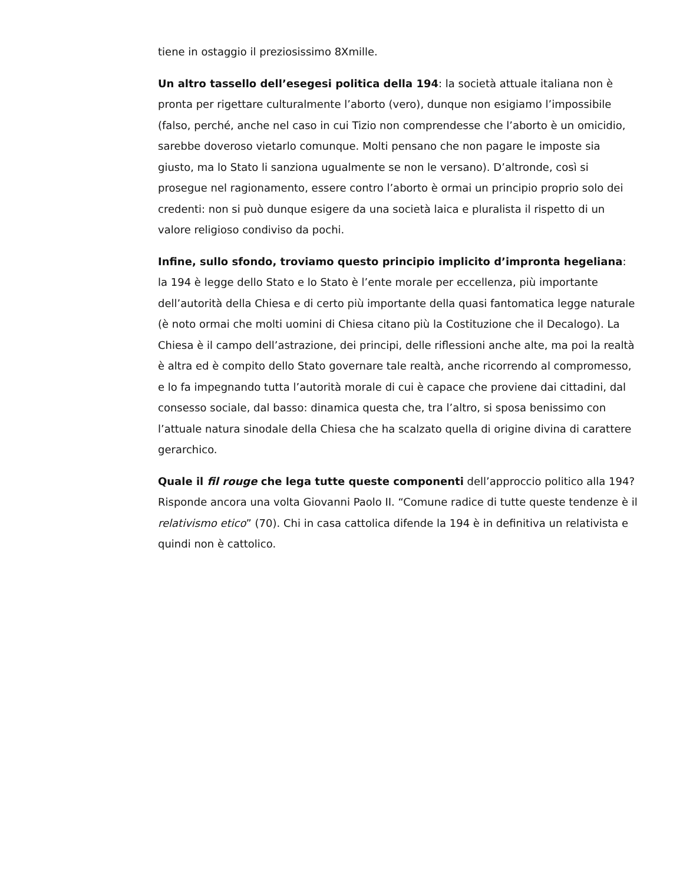tiene in ostaggio il preziosissimo 8Xmille.
Un altro tassello dell’esegesi politica della 194: la società attuale italiana non è pronta per rigettare culturalmente l’aborto (vero), dunque non esigiamo l’impossibile (falso, perché, anche nel caso in cui Tizio non comprendesse che l’aborto è un omicidio, sarebbe doveroso vietarlo comunque. Molti pensano che non pagare le imposte sia giusto, ma lo Stato li sanziona ugualmente se non le versano). D’altronde, così si prosegue nel ragionamento, essere contro l’aborto è ormai un principio proprio solo dei credenti: non si può dunque esigere da una società laica e pluralista il rispetto di un valore religioso condiviso da pochi.
Infine, sullo sfondo, troviamo questo principio implicito d’impronta hegeliana: la 194 è legge dello Stato e lo Stato è l’ente morale per eccellenza, più importante dell’autorità della Chiesa e di certo più importante della quasi fantomatica legge naturale (è noto ormai che molti uomini di Chiesa citano più la Costituzione che il Decalogo). La Chiesa è il campo dell’astrazione, dei principi, delle riflessioni anche alte, ma poi la realtà è altra ed è compito dello Stato governare tale realtà, anche ricorrendo al compromesso, e lo fa impegnando tutta l’autorità morale di cui è capace che proviene dai cittadini, dal consesso sociale, dal basso: dinamica questa che, tra l’altro, si sposa benissimo con l’attuale natura sinodale della Chiesa che ha scalzato quella di origine divina di carattere gerarchico.
Quale il fil rouge che lega tutte queste componenti dell’approccio politico alla 194? Risponde ancora una volta Giovanni Paolo II. “Comune radice di tutte queste tendenze è il relativismo etico” (70). Chi in casa cattolica difende la 194 è in definitiva un relativista e quindi non è cattolico.